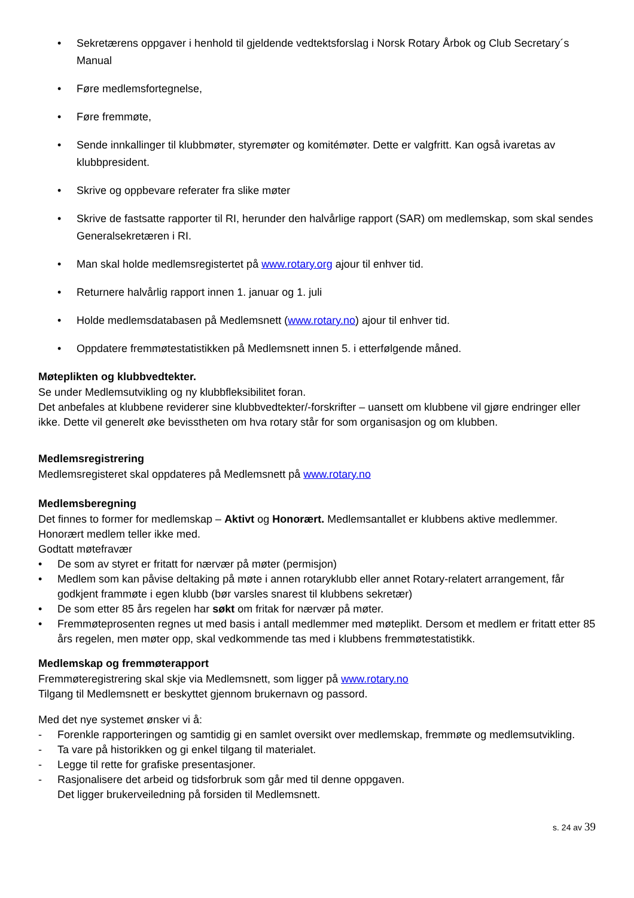• Sekretærens oppgaver i henhold til gjeldende vedtektsforslag i Norsk Rotary Årbok og Club Secretary´s Manual
• Føre medlemsfortegnelse,
• Føre fremmøte,
• Sende innkallinger til klubbmøter, styremøter og komitémøter. Dette er valgfritt. Kan også ivaretas av klubbpresident.
• Skrive og oppbevare referater fra slike møter
• Skrive de fastsatte rapporter til RI, herunder den halvårlige rapport (SAR) om medlemskap, som skal sendes Generalsekretæren i RI.
• Man skal holde medlemsregistertet på www.rotary.org ajour til enhver tid.
• Returnere halvårlig rapport innen 1. januar og 1. juli
• Holde medlemsdatabasen på Medlemsnett (www.rotary.no) ajour til enhver tid.
• Oppdatere fremmøtestatistikken på Medlemsnett innen 5. i etterfølgende måned.
Møteplikten og klubbvedtekter.
Se under Medlemsutvikling og ny klubbfleksibilitet foran.
Det anbefales at klubbene reviderer sine klubbvedtekter/-forskrifter – uansett om klubbene vil gjøre endringer eller ikke. Dette vil generelt øke bevisstheten om hva rotary står for som organisasjon og om klubben.
Medlemsregistrering
Medlemsregisteret skal oppdateres på Medlemsnett på www.rotary.no
Medlemsberegning
Det finnes to former for medlemskap – Aktivt og Honorært. Medlemsantallet er klubbens aktive medlemmer. Honorært medlem teller ikke med.
Godtatt møtefravær
• De som av styret er fritatt for nærvær på møter (permisjon)
• Medlem som kan påvise deltaking på møte i annen rotaryklubb eller annet Rotary-relatert arrangement, får godkjent frammøte i egen klubb (bør varsles snarest til klubbens sekretær)
• De som etter 85 års regelen har søkt om fritak for nærvær på møter.
• Fremmøteprosenten regnes ut med basis i antall medlemmer med møteplikt. Dersom et medlem er fritatt etter 85 års regelen, men møter opp, skal vedkommende tas med i klubbens fremmøtestatistikk.
Medlemskap og fremmøterapport
Fremmøteregistrering skal skje via Medlemsnett, som ligger på www.rotary.no
Tilgang til Medlemsnett er beskyttet gjennom brukernavn og passord.
Med det nye systemet ønsker vi å:
- Forenkle rapporteringen og samtidig gi en samlet oversikt over medlemskap, fremmøte og medlemsutvikling.
- Ta vare på historikken og gi enkel tilgang til materialet.
- Legge til rette for grafiske presentasjoner.
- Rasjonalisere det arbeid og tidsforbruk som går med til denne oppgaven.
Det ligger brukerveiledning på forsiden til Medlemsnett.
s. 24 av 39